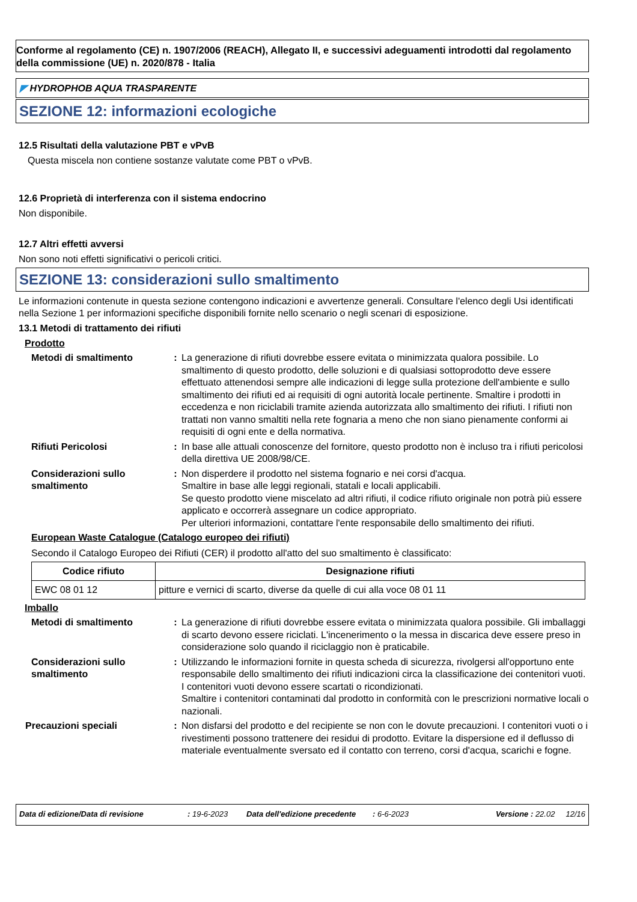Conforme al regolamento (CE) n. 1907/2006 (REACH), Allegato II, e successivi adeguamenti introdotti dal regolamento della commissione (UE) n. 2020/878 - Italia
◤ HYDROPHOB AQUA TRASPARENTE
SEZIONE 12: informazioni ecologiche
12.5 Risultati della valutazione PBT e vPvB
Questa miscela non contiene sostanze valutate come PBT o vPvB.
12.6 Proprietà di interferenza con il sistema endocrino
Non disponibile.
12.7 Altri effetti avversi
Non sono noti effetti significativi o pericoli critici.
SEZIONE 13: considerazioni sullo smaltimento
Le informazioni contenute in questa sezione contengono indicazioni e avvertenze generali. Consultare l'elenco degli Usi identificati nella Sezione 1 per informazioni specifiche disponibili fornite nello scenario o negli scenari di esposizione.
13.1 Metodi di trattamento dei rifiuti
Prodotto
Metodi di smaltimento : La generazione di rifiuti dovrebbe essere evitata o minimizzata qualora possibile. Lo smaltimento di questo prodotto, delle soluzioni e di qualsiasi sottoprodotto deve essere effettuato attenendosi sempre alle indicazioni di legge sulla protezione dell'ambiente e sullo smaltimento dei rifiuti ed ai requisiti di ogni autorità locale pertinente. Smaltire i prodotti in eccedenza e non riciclabili tramite azienda autorizzata allo smaltimento dei rifiuti. I rifiuti non trattati non vanno smaltiti nella rete fognaria a meno che non siano pienamente conformi ai requisiti di ogni ente e della normativa.
Rifiuti Pericolosi : In base alle attuali conoscenze del fornitore, questo prodotto non è incluso tra i rifiuti pericolosi della direttiva UE 2008/98/CE.
Considerazioni sullo smaltimento
: Non disperdere il prodotto nel sistema fognario e nei corsi d'acqua.
Smaltire in base alle leggi regionali, statali e locali applicabili.
Se questo prodotto viene miscelato ad altri rifiuti, il codice rifiuto originale non potrà più essere applicato e occorrerà assegnare un codice appropriato.
Per ulteriori informazioni, contattare l'ente responsabile dello smaltimento dei rifiuti.
European Waste Catalogue (Catalogo europeo dei rifiuti)
Secondo il Catalogo Europeo dei Rifiuti (CER) il prodotto all'atto del suo smaltimento è classificato:
| Codice rifiuto | Designazione rifiuti |
| --- | --- |
| EWC 08 01 12 | pitture e vernici di scarto, diverse da quelle di cui alla voce 08 01 11 |
Imballo
Metodi di smaltimento : La generazione di rifiuti dovrebbe essere evitata o minimizzata qualora possibile. Gli imballaggi di scarto devono essere riciclati. L'incenerimento o la messa in discarica deve essere preso in considerazione solo quando il riciclaggio non è praticabile.
Considerazioni sullo smaltimento
: Utilizzando le informazioni fornite in questa scheda di sicurezza, rivolgersi all'opportuno ente responsabile dello smaltimento dei rifiuti indicazioni circa la classificazione dei contenitori vuoti.
I contenitori vuoti devono essere scartati o ricondizionati.
Smaltire i contenitori contaminati dal prodotto in conformità con le prescrizioni normative locali o nazionali.
Precauzioni speciali : Non disfarsi del prodotto e del recipiente se non con le dovute precauzioni. I contenitori vuoti o i rivestimenti possono trattenere dei residui di prodotto. Evitare la dispersione ed il deflusso di materiale eventualmente sversato ed il contatto con terreno, corsi d'acqua, scarichi e fogne.
Data di edizione/Data di revisione: 19-6-2023 Data dell'edizione precedente: 6-6-2023 Versione : 22.02 12/16